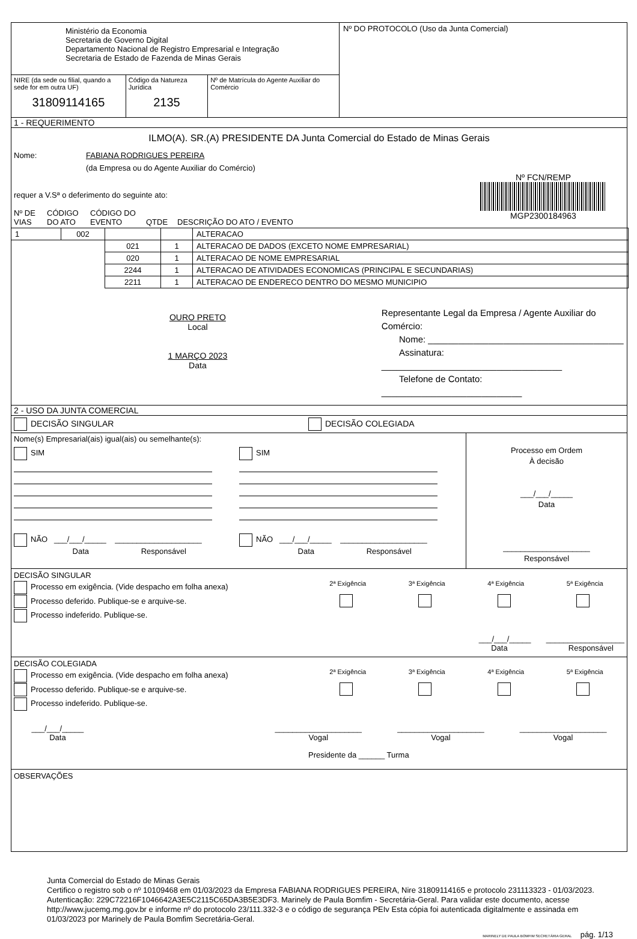Ministério da Economia
Secretaria de Governo Digital
Departamento Nacional de Registro Empresarial e Integração
Secretaria de Estado de Fazenda de Minas Gerais
NIRE (da sede ou filial, quando a sede for em outra UF)
31809114165
Código da Natureza Jurídica
2135
Nº de Matrícula do Agente Auxiliar do Comércio
Nº DO PROTOCOLO (Uso da Junta Comercial)
1 - REQUERIMENTO
ILMO(A). SR.(A) PRESIDENTE DA Junta Comercial do Estado de Minas Gerais
Nome: FABIANA RODRIGUES PEREIRA
(da Empresa ou do Agente Auxiliar do Comércio)
requer a V.Sª o deferimento do seguinte ato:
Nº FCN/REMP
MGP2300184963
Nº DE
VIAS CÓDIGO
DO ATO CÓDIGO DO
EVENTO
QTDE
DESCRIÇÃO DO ATO / EVENTO
| 1 | 002 | | | ALTERACAO |
| | | 021 | 1 | ALTERACAO DE DADOS (EXCETO NOME EMPRESARIAL) |
| | | 020 | 1 | ALTERACAO DE NOME EMPRESARIAL |
| | | 2244 | 1 | ALTERACAO DE ATIVIDADES ECONOMICAS (PRINCIPAL E SECUNDARIAS) |
| | | 2211 | 1 | ALTERACAO DE ENDERECO DENTRO DO MESMO MUNICIPIO |
OURO PRETO
Local
1 MARÇO 2023
Data
Representante Legal da Empresa / Agente Auxiliar do Comércio:
Nome: _______________________________________
Assinatura: ____________________________________
Telefone de Contato: ____________________________
2 - USO DA JUNTA COMERCIAL
DECISÃO SINGULAR DECISÃO COLEGIADA
Nome(s) Empresarial(ais) igual(ais) ou semelhante(s):
SIM
NÃO ___/___/_____ ____________________
Data Responsável
SIM
NÃO ___/___/_____ ____________________
Data Responsável
Processo em Ordem
À decisão
___/___/_____
Data
____________________
Responsável
DECISÃO SINGULAR
Processo em exigência. (Vide despacho em folha anexa)
Processo deferido. Publique-se e arquive-se.
Processo indeferido. Publique-se.
2ª Exigência
3ª Exigência
4ª Exigência
5ª Exigência
___/___/_____ __________________
Data Responsável
DECISÃO COLEGIADA
Processo em exigência. (Vide despacho em folha anexa)
Processo deferido. Publique-se e arquive-se.
Processo indeferido. Publique-se.
2ª Exigência
3ª Exigência
4ª Exigência
5ª Exigência
___/___/_____
Data
____________________
Vogal
____________________
Vogal
____________________
Vogal
Presidente da ______ Turma
OBSERVAÇÕES
Junta Comercial do Estado de Minas Gerais
Certifico o registro sob o nº 10109468 em 01/03/2023 da Empresa FABIANA RODRIGUES PEREIRA, Nire 31809114165 e protocolo 231113323 - 01/03/2023. Autenticação: 229C72216F1046642A3E5C2115C65DA3B5E3DF3. Marinely de Paula Bomfim - Secretária-Geral. Para validar este documento, acesse http://www.jucemg.mg.gov.br e informe nº do protocolo 23/111.332-3 e o código de segurança PEIv Esta cópia foi autenticada digitalmente e assinada em 01/03/2023 por Marinely de Paula Bomfim Secretária-Geral.
MARINELY DE PAULA BOMFIM SECRETÁRIA GERAL pág. 1/13